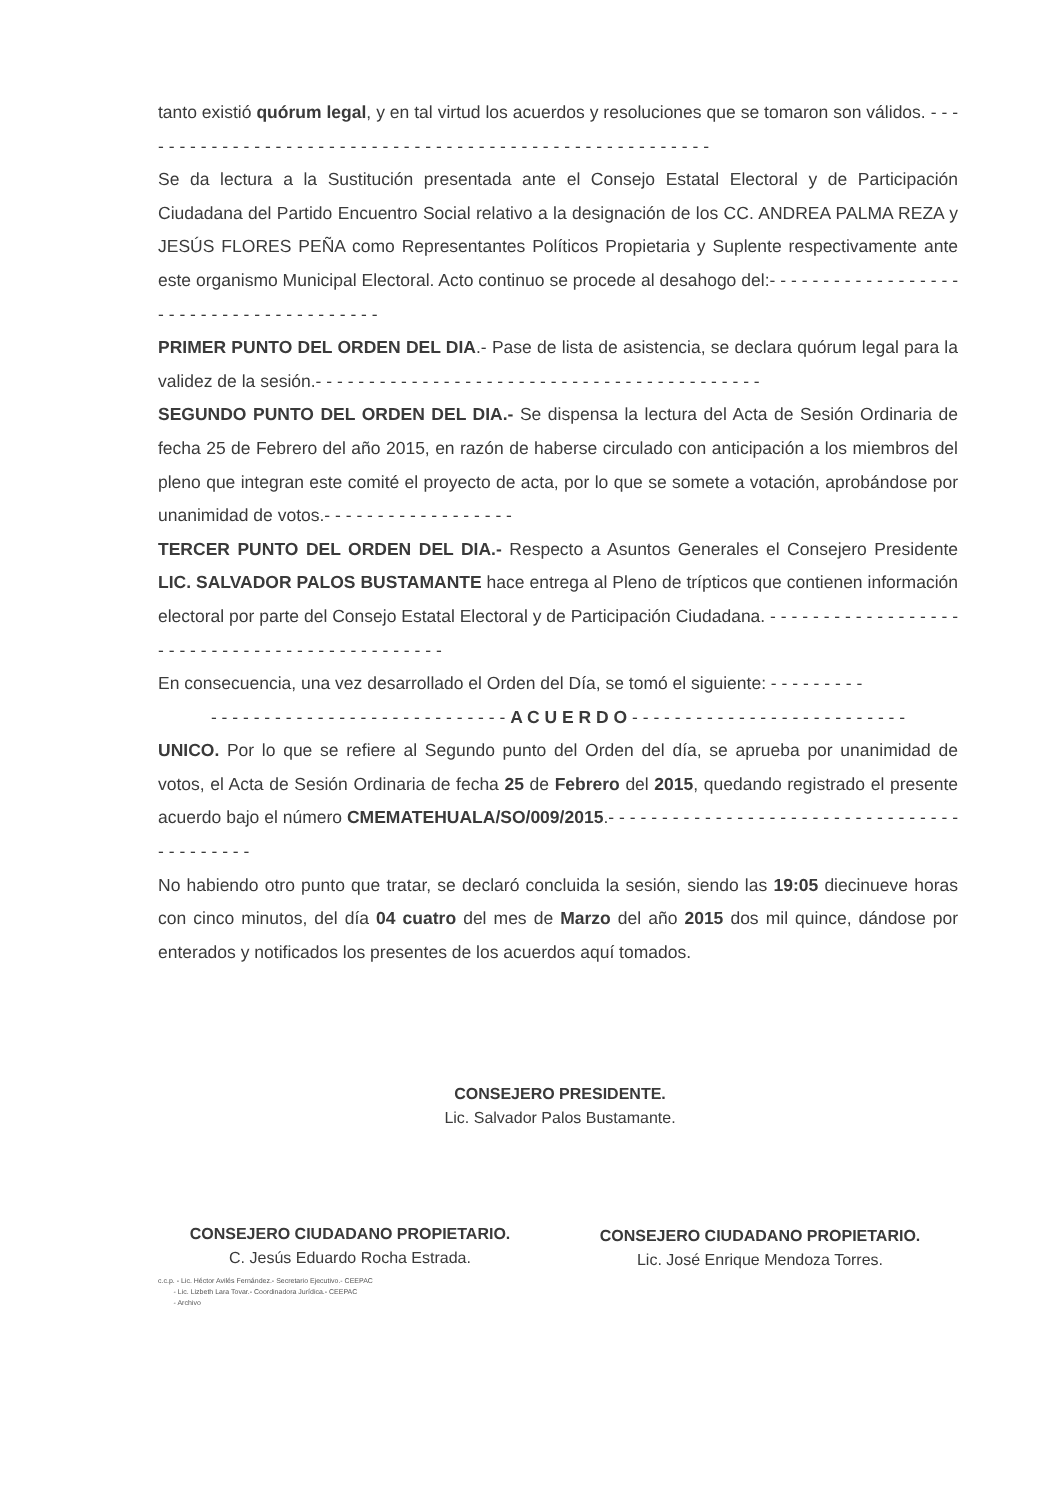tanto existió quórum legal, y en tal virtud los acuerdos y resoluciones que se tomaron son válidos. - - - - - - - - - - - - - - - - - - - - - - - - - - - - - - - - - - - - - - - - - - - - - - - - - - - - - - -
Se da lectura a la Sustitución presentada ante el Consejo Estatal Electoral y de Participación Ciudadana del Partido Encuentro Social relativo a la designación de los CC. ANDREA PALMA REZA y JESÚS FLORES PEÑA como Representantes Políticos Propietaria y Suplente respectivamente ante este organismo Municipal Electoral. Acto continuo se procede al desahogo del:- - - - - - - - - - - - - - - - - - - - - - - - - - - - - - - - - - - - - - -
PRIMER PUNTO DEL ORDEN DEL DIA.- Pase de lista de asistencia, se declara quórum legal para la validez de la sesión.- - - - - - - - - - - - - - - - - - - - - - - - - - - - - - - - - - - - - - - - - -
SEGUNDO PUNTO DEL ORDEN DEL DIA.- Se dispensa la lectura del Acta de Sesión Ordinaria de fecha 25 de Febrero del año 2015, en razón de haberse circulado con anticipación a los miembros del pleno que integran este comité el proyecto de acta, por lo que se somete a votación, aprobándose por unanimidad de votos.- - - - - - - - - - - - - - - - - -
TERCER PUNTO DEL ORDEN DEL DIA.- Respecto a Asuntos Generales el Consejero Presidente LIC. SALVADOR PALOS BUSTAMANTE hace entrega al Pleno de trípticos que contienen información electoral por parte del Consejo Estatal Electoral y de Participación Ciudadana. - - - - - - - - - - - - - - - - - - - - - - - - - - - - - - - - - - - - - - - - - - - - -
En consecuencia, una vez desarrollado el Orden del Día, se tomó el siguiente: - - - - - - - - -
- - - - - - - - - - - - - - - - - - - - - - - - - - - - A C U E R D O - - - - - - - - - - - - - - - - - - - - - - - - - -
UNICO. Por lo que se refiere al Segundo punto del Orden del día, se aprueba por unanimidad de votos, el Acta de Sesión Ordinaria de fecha 25 de Febrero del 2015, quedando registrado el presente acuerdo bajo el número CMEMATEHUALA/SO/009/2015.- - - - - - - - - - - - - - - - - - - - - - - - - - - - - - - - - - - - - - - - - -
No habiendo otro punto que tratar, se declaró concluida la sesión, siendo las 19:05 diecinueve horas con cinco minutos, del día 04 cuatro del mes de Marzo del año 2015 dos mil quince, dándose por enterados y notificados los presentes de los acuerdos aquí tomados.
CONSEJERO PRESIDENTE.
Lic. Salvador Palos Bustamante.
CONSEJERO CIUDADANO PROPIETARIO.
C. Jesús Eduardo Rocha Estrada.
CONSEJERO CIUDADANO PROPIETARIO.
Lic. José Enrique Mendoza Torres.
c.c.p. - Lic. Héctor Avilés Fernández.- Secretario Ejecutivo.- CEEPAC
- Lic. Lizbeth Lara Tovar.- Coordinadora Jurídica.- CEEPAC
- Archivo